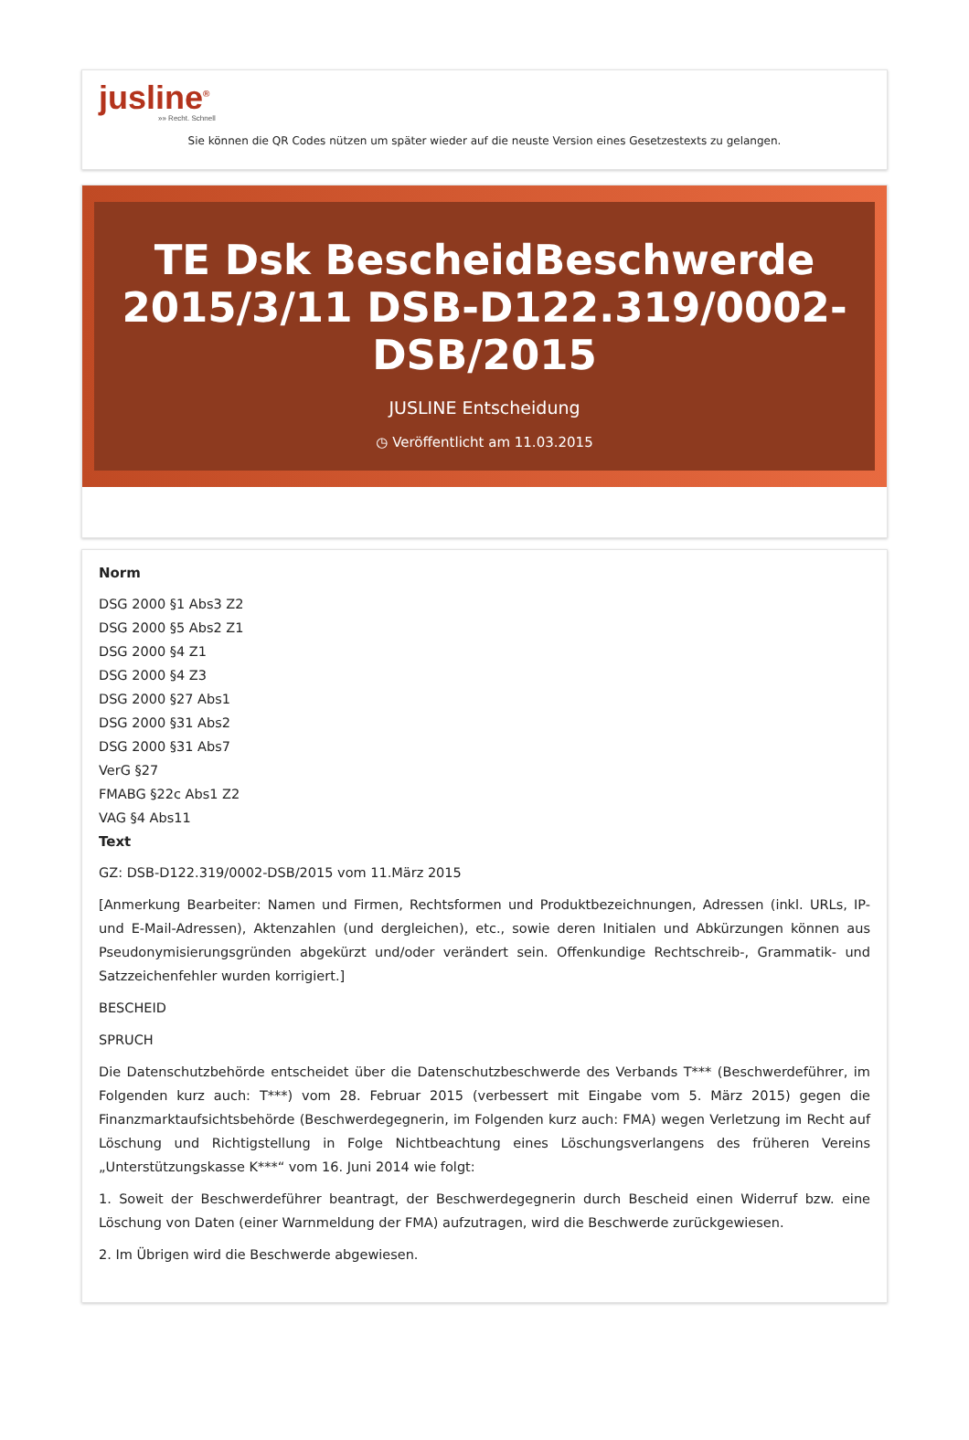jusline<sup>®</sup>
»» Recht. Schnell
Sie können die QR Codes nützen um später wieder auf die neuste Version eines Gesetzestexts zu gelangen.
TE Dsk BescheidBeschwerde 2015/3/11 DSB-D122.319/0002-DSB/2015
JUSLINE Entscheidung
◷ Veröffentlicht am 11.03.2015
Norm
DSG 2000 §1 Abs3 Z2
DSG 2000 §5 Abs2 Z1
DSG 2000 §4 Z1
DSG 2000 §4 Z3
DSG 2000 §27 Abs1
DSG 2000 §31 Abs2
DSG 2000 §31 Abs7
VerG §27
FMABG §22c Abs1 Z2
VAG §4 Abs11
Text
GZ: DSB-D122.319/0002-DSB/2015 vom 11.März 2015
[Anmerkung Bearbeiter: Namen und Firmen, Rechtsformen und Produktbezeichnungen, Adressen (inkl. URLs, IP- und E-Mail-Adressen), Aktenzahlen (und dergleichen), etc., sowie deren Initialen und Abkürzungen können aus Pseudonymisierungsgründen abgekürzt und/oder verändert sein. Offenkundige Rechtschreib-, Grammatik- und Satzzeichenfehler wurden korrigiert.]
BESCHEID
SPRUCH
Die Datenschutzbehörde entscheidet über die Datenschutzbeschwerde des Verbands T*** (Beschwerdeführer, im Folgenden kurz auch: T***) vom 28. Februar 2015 (verbessert mit Eingabe vom 5. März 2015) gegen die Finanzmarktaufsichtsbehörde (Beschwerdegegnerin, im Folgenden kurz auch: FMA) wegen Verletzung im Recht auf Löschung und Richtigstellung in Folge Nichtbeachtung eines Löschungsverlangens des früheren Vereins „Unterstützungskasse K***“ vom 16. Juni 2014 wie folgt:
1. Soweit der Beschwerdeführer beantragt, der Beschwerdegegnerin durch Bescheid einen Widerruf bzw. eine Löschung von Daten (einer Warnmeldung der FMA) aufzutragen, wird die Beschwerde zurückgewiesen.
2. Im Übrigen wird die Beschwerde abgewiesen.